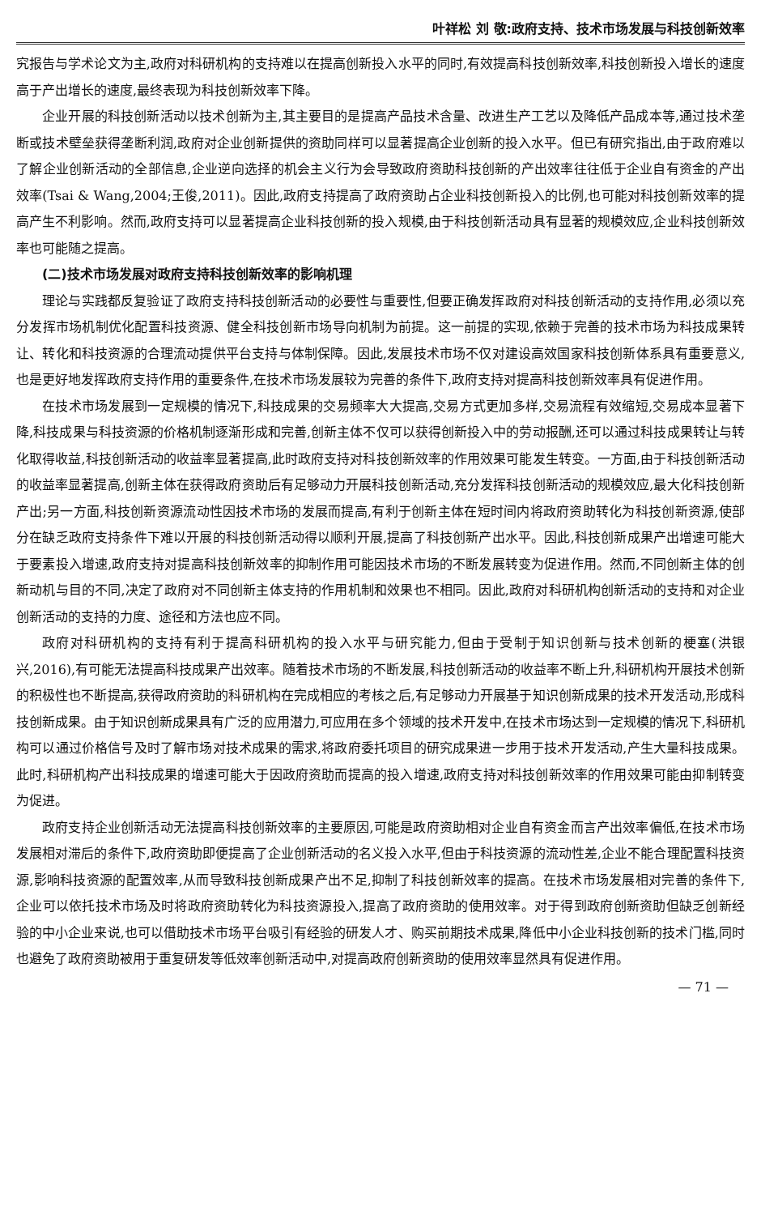叶祥松 刘 敬:政府支持、技术市场发展与科技创新效率
究报告与学术论文为主,政府对科研机构的支持难以在提高创新投入水平的同时,有效提高科技创新效率,科技创新投入增长的速度高于产出增长的速度,最终表现为科技创新效率下降。
企业开展的科技创新活动以技术创新为主,其主要目的是提高产品技术含量、改进生产工艺以及降低产品成本等,通过技术垄断或技术壁垒获得垄断利润,政府对企业创新提供的资助同样可以显著提高企业创新的投入水平。但已有研究指出,由于政府难以了解企业创新活动的全部信息,企业逆向选择的机会主义行为会导致政府资助科技创新的产出效率往往低于企业自有资金的产出效率(Tsai & Wang,2004;王俊,2011)。因此,政府支持提高了政府资助占企业科技创新投入的比例,也可能对科技创新效率的提高产生不利影响。然而,政府支持可以显著提高企业科技创新的投入规模,由于科技创新活动具有显著的规模效应,企业科技创新效率也可能随之提高。
(二)技术市场发展对政府支持科技创新效率的影响机理
理论与实践都反复验证了政府支持科技创新活动的必要性与重要性,但要正确发挥政府对科技创新活动的支持作用,必须以充分发挥市场机制优化配置科技资源、健全科技创新市场导向机制为前提。这一前提的实现,依赖于完善的技术市场为科技成果转让、转化和科技资源的合理流动提供平台支持与体制保障。因此,发展技术市场不仅对建设高效国家科技创新体系具有重要意义,也是更好地发挥政府支持作用的重要条件,在技术市场发展较为完善的条件下,政府支持对提高科技创新效率具有促进作用。
在技术市场发展到一定规模的情况下,科技成果的交易频率大大提高,交易方式更加多样,交易流程有效缩短,交易成本显著下降,科技成果与科技资源的价格机制逐渐形成和完善,创新主体不仅可以获得创新投入中的劳动报酬,还可以通过科技成果转让与转化取得收益,科技创新活动的收益率显著提高,此时政府支持对科技创新效率的作用效果可能发生转变。一方面,由于科技创新活动的收益率显著提高,创新主体在获得政府资助后有足够动力开展科技创新活动,充分发挥科技创新活动的规模效应,最大化科技创新产出;另一方面,科技创新资源流动性因技术市场的发展而提高,有利于创新主体在短时间内将政府资助转化为科技创新资源,使部分在缺乏政府支持条件下难以开展的科技创新活动得以顺利开展,提高了科技创新产出水平。因此,科技创新成果产出增速可能大于要素投入增速,政府支持对提高科技创新效率的抑制作用可能因技术市场的不断发展转变为促进作用。然而,不同创新主体的创新动机与目的不同,决定了政府对不同创新主体支持的作用机制和效果也不相同。因此,政府对科研机构创新活动的支持和对企业创新活动的支持的力度、途径和方法也应不同。
政府对科研机构的支持有利于提高科研机构的投入水平与研究能力,但由于受制于知识创新与技术创新的梗塞(洪银兴,2016),有可能无法提高科技成果产出效率。随着技术市场的不断发展,科技创新活动的收益率不断上升,科研机构开展技术创新的积极性也不断提高,获得政府资助的科研机构在完成相应的考核之后,有足够动力开展基于知识创新成果的技术开发活动,形成科技创新成果。由于知识创新成果具有广泛的应用潜力,可应用在多个领域的技术开发中,在技术市场达到一定规模的情况下,科研机构可以通过价格信号及时了解市场对技术成果的需求,将政府委托项目的研究成果进一步用于技术开发活动,产生大量科技成果。此时,科研机构产出科技成果的增速可能大于因政府资助而提高的投入增速,政府支持对科技创新效率的作用效果可能由抑制转变为促进。
政府支持企业创新活动无法提高科技创新效率的主要原因,可能是政府资助相对企业自有资金而言产出效率偏低,在技术市场发展相对滞后的条件下,政府资助即便提高了企业创新活动的名义投入水平,但由于科技资源的流动性差,企业不能合理配置科技资源,影响科技资源的配置效率,从而导致科技创新成果产出不足,抑制了科技创新效率的提高。在技术市场发展相对完善的条件下,企业可以依托技术市场及时将政府资助转化为科技资源投入,提高了政府资助的使用效率。对于得到政府创新资助但缺乏创新经验的中小企业来说,也可以借助技术市场平台吸引有经验的研发人才、购买前期技术成果,降低中小企业科技创新的技术门槛,同时也避免了政府资助被用于重复研发等低效率创新活动中,对提高政府创新资助的使用效率显然具有促进作用。
— 71 —